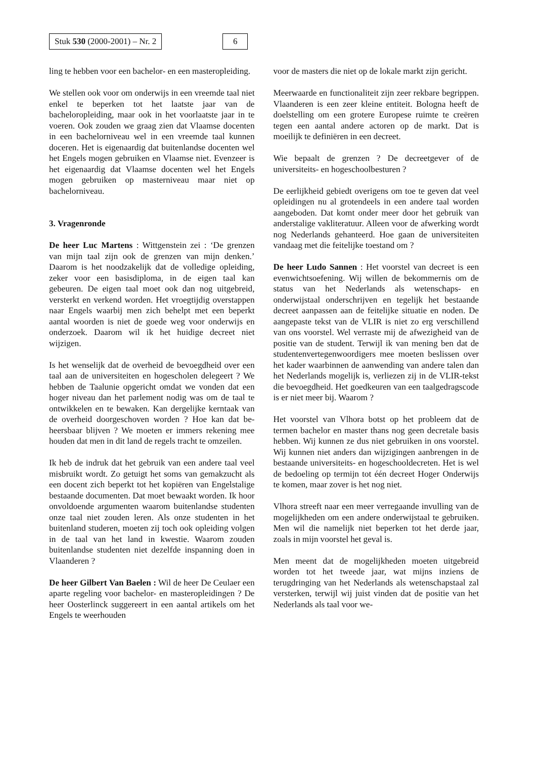Stuk 530 (2000-2001) – Nr. 2 6
ling te hebben voor een bachelor- en een master­opleiding.
We stellen ook voor om onderwijs in een vreemde taal niet enkel te beperken tot het laatste jaar van de bacheloropleiding, maar ook in het voorlaatste jaar in te voeren. Ook zouden we graag zien dat Vlaamse docenten in een bachelorniveau wel in een vreemde taal kunnen doceren. Het is eigenaar­dig dat buitenlandse docenten wel het Engels mogen gebruiken en Vlaamse niet. Evenzeer is het eigenaardig dat Vlaamse docenten wel het Engels mogen gebruiken op masterniveau maar niet op bachelorniveau.
3. Vragenronde
De heer Luc Martens : Wittgenstein zei : ‘De gren­zen van mijn taal zijn ook de grenzen van mijn denken.’ Daarom is het noodzakelijk dat de volle­dige opleiding, zeker voor een basisdiploma, in de eigen taal kan gebeuren. De eigen taal moet ook dan nog uitgebreid, versterkt en verkend worden. Het vroegtijdig overstappen naar Engels waarbij men zich behelpt met een beperkt aantal woorden is niet de goede weg voor onderwijs en onderzoek. Daarom wil ik het huidige decreet niet wijzigen.
Is het wenselijk dat de overheid de bevoegdheid over een taal aan de universiteiten en hogescholen delegeert ? We hebben de Taalunie opgericht omdat we vonden dat een hoger niveau dan het parlement nodig was om de taal te ontwikkelen en te bewaken. Kan dergelijke kerntaak van de over­heid doorgeschoven worden ? Hoe kan dat be­heersbaar blijven ? We moeten er immers rekening mee houden dat men in dit land de regels tracht te omzeilen.
Ik heb de indruk dat het gebruik van een andere taal veel misbruikt wordt. Zo getuigt het soms van gemakzucht als een docent zich beperkt tot het ko­piëren van Engelstalige bestaande documenten. Dat moet bewaakt worden. Ik hoor onvoldoende argumenten waarom buitenlandse studenten onze taal niet zouden leren. Als onze studenten in het buitenland studeren, moeten zij toch ook opleiding volgen in de taal van het land in kwestie. Waarom zouden buitenlandse studenten niet dezelfde in­spanning doen in Vlaanderen ?
De heer Gilbert Van Baelen : Wil de heer De Ceu­laer een aparte regeling voor bachelor- en master­opleidingen ? De heer Oosterlinck suggereert in een aantal artikels om het Engels te weerhouden
voor de masters die niet op de lokale markt zijn ge­richt.
Meerwaarde en functionaliteit zijn zeer rekbare begrippen. Vlaanderen is een zeer kleine entiteit. Bologna heeft de doelstelling om een grotere Eu­ropese ruimte te creëren tegen een aantal andere actoren op de markt. Dat is moeilijk te definiëren in een decreet.
Wie bepaalt de grenzen ? De decreetgever of de universiteits- en hogeschoolbesturen ?
De eerlijkheid gebiedt overigens om toe te geven dat veel opleidingen nu al grotendeels in een ande­re taal worden aangeboden. Dat komt onder meer door het gebruik van anderstalige vakliteratuur. Alleen voor de afwerking wordt nog Nederlands gehanteerd. Hoe gaan de universiteiten vandaag met die feitelijke toestand om ?
De heer Ludo Sannen : Het voorstel van decreet is een evenwichtsoefening. Wij willen de bekommer­nis om de status van het Nederlands als weten­schaps- en onderwijstaal onderschrijven en tegelijk het bestaande decreet aanpassen aan de feitelijke situatie en noden. De aangepaste tekst van de VLIR is niet zo erg verschillend van ons voorstel. Wel verraste mij de afwezigheid van de positie van de student. Terwijl ik van mening ben dat de stu­dentenvertegenwoordigers mee moeten beslissen over het kader waarbinnen de aanwending van an­dere talen dan het Nederlands mogelijk is, verlie­zen zij in de VLIR-tekst die bevoegdheid. Het goedkeuren van een taalgedragscode is er niet meer bij. Waarom ?
Het voorstel van Vlhora botst op het probleem dat de termen bachelor en master thans nog geen de­cretale basis hebben. Wij kunnen ze dus niet ge­bruiken in ons voorstel. Wij kunnen niet anders dan wijzigingen aanbrengen in de bestaande uni­versiteits- en hogeschooldecreten. Het is wel de be­doeling op termijn tot één decreet Hoger Onder­wijs te komen, maar zover is het nog niet.
Vlhora streeft naar een meer verregaande invulling van de mogelijkheden om een andere onderwijs­taal te gebruiken. Men wil die namelijk niet beper­ken tot het derde jaar, zoals in mijn voorstel het geval is.
Men meent dat de mogelijkheden moeten uitge­breid worden tot het tweede jaar, wat mijns inziens de terugdringing van het Nederlands als weten­schapstaal zal versterken, terwijl wij juist vinden dat de positie van het Nederlands als taal voor we-